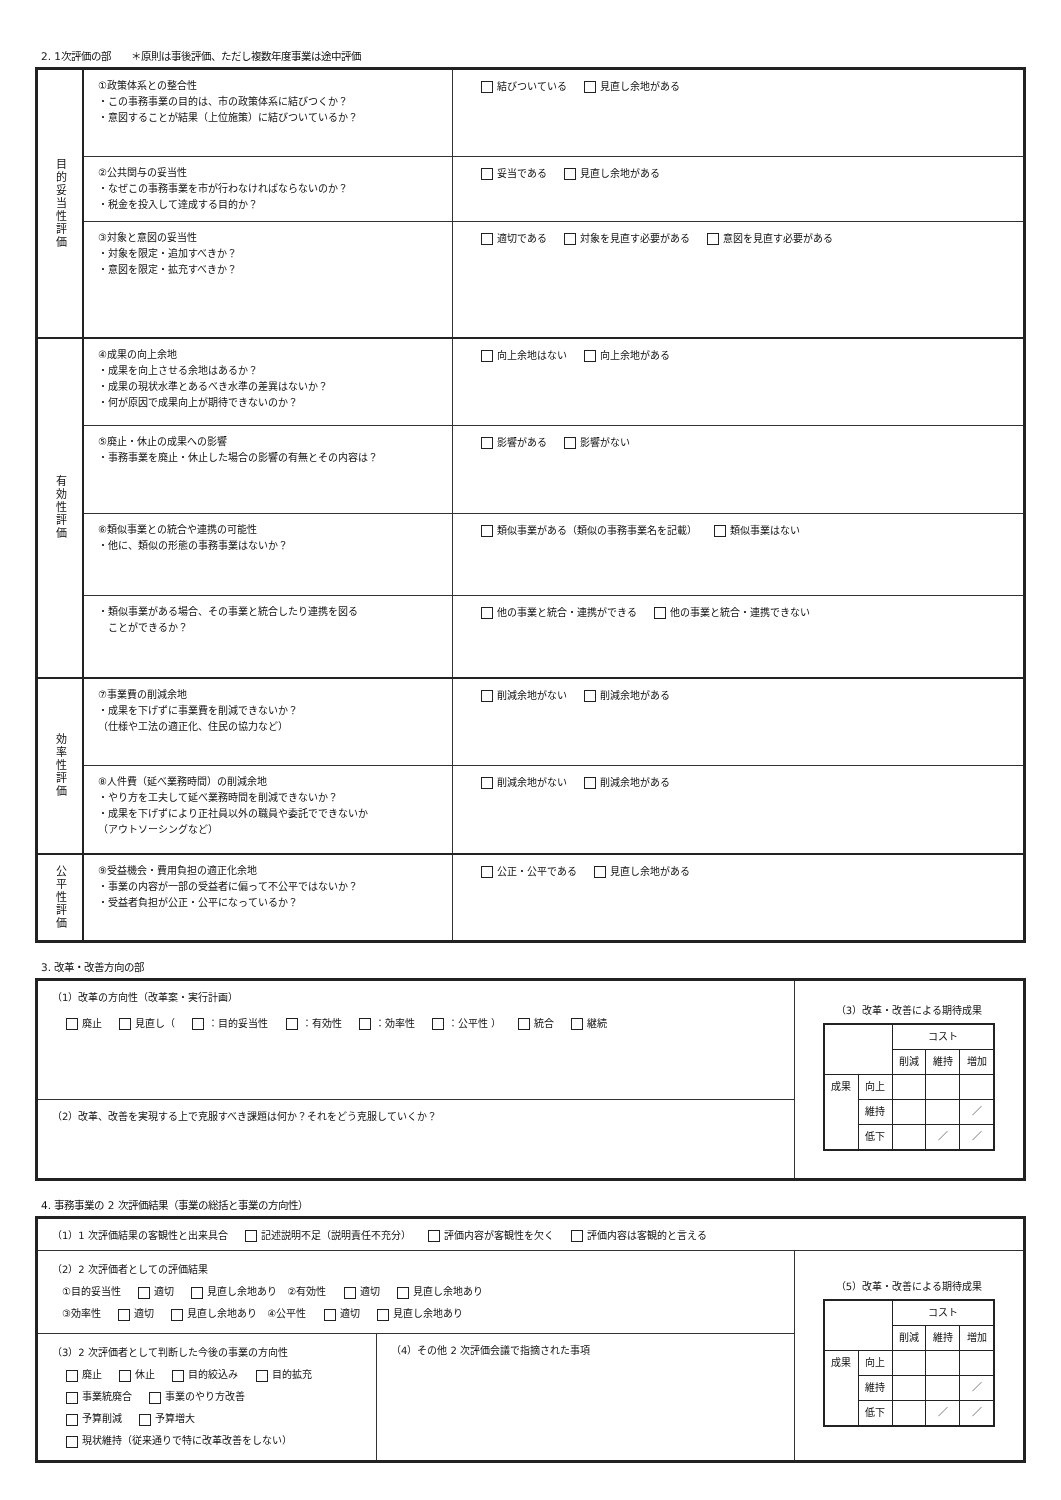2. 1次評価の部　　＊原則は事後評価、ただし複数年度事業は途中評価
| 目的妥当性評価 | ①政策体系との整合性 ・この事務事業の目的は、市の政策体系に結びつくか？ ・意図することが結果（上位施策）に結びついているか？ | 結びついている 見直し余地がある |
| | ②公共関与の妥当性 ・なぜこの事務事業を市が行わなければならないのか？ ・税金を投入して達成する目的か？ | 妥当である 見直し余地がある |
| | ③対象と意図の妥当性 ・対象を限定・追加すべきか？ ・意図を限定・拡充すべきか？ | 適切である 対象を見直す必要がある 意図を見直す必要がある |
| 有効性評価 | ④成果の向上余地 ・成果を向上させる余地はあるか？ ・成果の現状水準とあるべき水準の差異はないか？ ・何が原因で成果向上が期待できないのか？ | 向上余地はない 向上余地がある |
| | ⑤廃止・休止の成果への影響 ・事務事業を廃止・休止した場合の影響の有無とその内容は？ | 影響がある 影響がない |
| | ⑥類似事業との統合や連携の可能性 ・他に、類似の形態の事務事業はないか？ | 類似事業がある（類似の事務事業名を記載） 類似事業はない |
| | ・類似事業がある場合、その事業と統合したり連携を図る ことができるか？ | 他の事業と統合・連携ができる 他の事業と統合・連携できない |
| 効率性評価 | ⑦事業費の削減余地 ・成果を下げずに事業費を削減できないか？ （仕様や工法の適正化、住民の協力など） | 削減余地がない 削減余地がある |
| | ⑧人件費（延べ業務時間）の削減余地 ・やり方を工夫して延べ業務時間を削減できないか？ ・成果を下げずにより正社員以外の職員や委託でできないか （アウトソーシングなど） | 削減余地がない 削減余地がある |
| 公平性評価 | ⑨受益機会・費用負担の適正化余地 ・事業の内容が一部の受益者に偏って不公平ではないか？ ・受益者負担が公正・公平になっているか？ | 公正・公平である 見直し余地がある |
3. 改革・改善方向の部
| （1）改革の方向性（改革案・実行計画） 廃止 見直し（ ：目的妥当性 ：有効性 ：効率性 ：公平性 ） 統合 継続 | （3）改革・改善による期待成果 / / / コスト / / / / / / 削減 / 維持 / 増加 / / 成果 / 向上 / / / / / / 維持 / / / ／ / / / 低下 / / ／ / ／ / |
| （2）改革、改善を実現する上で克服すべき課題は何か？それをどう克服していくか？ | |
4. 事務事業の 2 次評価結果（事業の総括と事業の方向性）
| （1）1 次評価結果の客観性と出来具合 記述説明不足（説明責任不充分） 評価内容が客観性を欠く 評価内容は客観的と言える | | |
| （2）2 次評価者としての評価結果 ①目的妥当性 適切 見直し余地あり ②有効性 適切 見直し余地あり ③効率性 適切 見直し余地あり ④公平性 適切 見直し余地あり | | （5）改革・改善による期待成果 / / / コスト / / / / / / 削減 / 維持 / 増加 / / 成果 / 向上 / / / / / / 維持 / / / ／ / / / 低下 / / ／ / ／ / |
| （3）2 次評価者として判断した今後の事業の方向性 廃止 休止 目的絞込み 目的拡充 事業統廃合 事業のやり方改善 予算削減 予算増大 現状維持（従来通りで特に改革改善をしない） | （4）その他 2 次評価会議で指摘された事項 | |